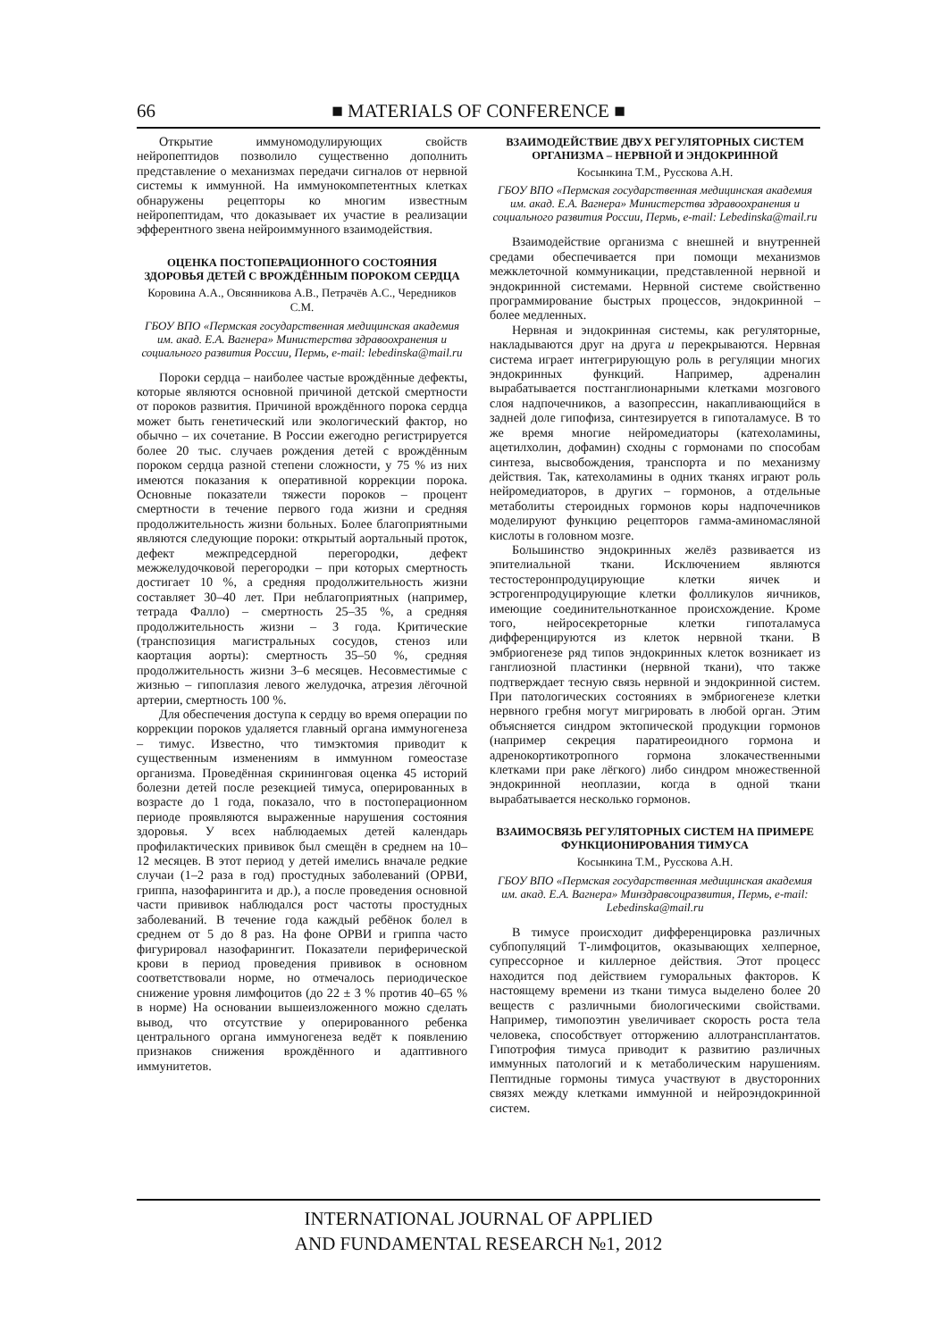66 ■ MATERIALS OF CONFERENCE ■
Открытие иммуномодулирующих свойств нейропептидов позволило существенно дополнить представление о механизмах передачи сигналов от нервной системы к иммунной. На иммунокомпетентных клетках обнаружены рецепторы ко многим известным нейропептидам, что доказывает их участие в реализации эфферентного звена нейроиммунного взаимодействия.
ОЦЕНКА ПОСТОПЕРАЦИОННОГО СОСТОЯНИЯ ЗДОРОВЬЯ ДЕТЕЙ С ВРОЖДЁННЫМ ПОРОКОМ СЕРДЦА
Коровина А.А., Овсянникова А.В., Петрачёв А.С., Чередников С.М.
ГБОУ ВПО «Пермская государственная медицинская академия им. акад. Е.А. Вагнера» Министерства здравоохранения и социального развития России, Пермь, e-mail: lebedinska@mail.ru
Пороки сердца – наиболее частые врождённые дефекты, которые являются основной причиной детской смертности от пороков развития. Причиной врождённого порока сердца может быть генетический или экологический фактор, но обычно – их сочетание. В России ежегодно регистрируется более 20 тыс. случаев рождения детей с врождённым пороком сердца разной степени сложности, у 75 % из них имеются показания к оперативной коррекции порока. Основные показатели тяжести пороков – процент смертности в течение первого года жизни и средняя продолжительность жизни больных. Более благоприятными являются следующие пороки: открытый аортальный проток, дефект межпредсердной перегородки, дефект межжелудочковой перегородки – при которых смертность достигает 10 %, а средняя продолжительность жизни составляет 30–40 лет. При неблагоприятных (например, тетрада Фалло) – смертность 25–35 %, а средняя продолжительность жизни – 3 года. Критические (транспозиция магистральных сосудов, стеноз или каортация аорты): смертность 35–50 %, средняя продолжительность жизни 3–6 месяцев. Несовместимые с жизнью – гипоплазия левого желудочка, атрезия лёгочной артерии, смертность 100 %.
Для обеспечения доступа к сердцу во время операции по коррекции пороков удаляется главный органа иммуногенеза – тимус. Известно, что тимэктомия приводит к существенным изменениям в иммунном гомеостазе организма. Проведённая скрининговая оценка 45 историй болезни детей после резекцией тимуса, оперированных в возрасте до 1 года, показало, что в постоперационном периоде проявляются выраженные нарушения состояния здоровья. У всех наблюдаемых детей календарь профилактических прививок был смещён в среднем на 10–12 месяцев. В этот период у детей имелись вначале редкие случаи (1–2 раза в год) простудных заболеваний (ОРВИ, гриппа, назофарингита и др.), а после проведения основной части прививок наблюдался рост частоты простудных заболеваний. В течение года каждый ребёнок болел в среднем от 5 до 8 раз. На фоне ОРВИ и гриппа часто фигурировал назофарингит. Показатели периферической крови в период проведения прививок в основном соответствовали норме, но отмечалось периодическое снижение уровня лимфоцитов (до 22 ± 3 % против 40–65 % в норме) На основании вышеизложенного можно сделать вывод, что отсутствие у оперированного ребенка центрального органа иммуногенеза ведёт к появлению признаков снижения врождённого и адаптивного иммунитетов.
ВЗАИМОДЕЙСТВИЕ ДВУХ РЕГУЛЯТОРНЫХ СИСТЕМ ОРГАНИЗМА – НЕРВНОЙ И ЭНДОКРИННОЙ
Косынкина Т.М., Русскова А.Н.
ГБОУ ВПО «Пермская государственная медицинская академия им. акад. Е.А. Вагнера» Министерства здравоохранения и социального развития России, Пермь, e-mail: Lebedinska@mail.ru
Взаимодействие организма с внешней и внутренней средами обеспечивается при помощи механизмов межклеточной коммуникации, представленной нервной и эндокринной системами. Нервной системе свойственно программирование быстрых процессов, эндокринной – более медленных.
Нервная и эндокринная системы, как регуляторные, накладываются друг на друга и перекрываются. Нервная система играет интегрирующую роль в регуляции многих эндокринных функций. Например, адреналин вырабатывается постганглионарными клетками мозгового слоя надпочечников, а вазопрессин, накапливающийся в задней доле гипофиза, синтезируется в гипоталамусе. В то же время многие нейромедиаторы (катехоламины, ацетилхолин, дофамин) сходны с гормонами по способам синтеза, высвобождения, транспорта и по механизму действия. Так, катехоламины в одних тканях играют роль нейромедиаторов, в других – гормонов, а отдельные метаболиты стероидных гормонов коры надпочечников моделируют функцию рецепторов гамма-аминомасляной кислоты в головном мозге.
Большинство эндокринных желёз развивается из эпителиальной ткани. Исключением являются тестостеронпродуцирующие клетки яичек и эстрогенпродуцирующие клетки фолликулов яичников, имеющие соединительнотканное происхождение. Кроме того, нейросекреторные клетки гипоталамуса дифференцируются из клеток нервной ткани. В эмбриогенезе ряд типов эндокринных клеток возникает из ганглиозной пластинки (нервной ткани), что также подтверждает тесную связь нервной и эндокринной систем. При патологических состояниях в эмбриогенезе клетки нервного гребня могут мигрировать в любой орган. Этим объясняется синдром эктопической продукции гормонов (например секреция паратиреоидного гормона и адренокортикотропного гормона злокачественными клетками при раке лёгкого) либо синдром множественной эндокринной неоплазии, когда в одной ткани вырабатывается несколько гормонов.
ВЗАИМОСВЯЗЬ РЕГУЛЯТОРНЫХ СИСТЕМ НА ПРИМЕРЕ ФУНКЦИОНИРОВАНИЯ ТИМУСА
Косынкина Т.М., Русскова А.Н.
ГБОУ ВПО «Пермская государственная медицинская академия им. акад. Е.А. Вагнера» Минздравсоцразвития, Пермь, e-mail: Lebedinska@mail.ru
В тимусе происходит дифференцировка различных субпопуляций Т-лимфоцитов, оказывающих хелперное, супрессорное и киллерное действия. Этот процесс находится под действием гуморальных факторов. К настоящему времени из ткани тимуса выделено более 20 веществ с различными биологическими свойствами. Например, тимопоэтин увеличивает скорость роста тела человека, способствует отторжению аллотрансплантатов. Гипотрофия тимуса приводит к развитию различных иммунных патологий и к метаболическим нарушениям. Пептидные гормоны тимуса участвуют в двусторонних связях между клетками иммунной и нейроэндокринной систем.
INTERNATIONAL JOURNAL OF APPLIED
AND FUNDAMENTAL RESEARCH №1, 2012